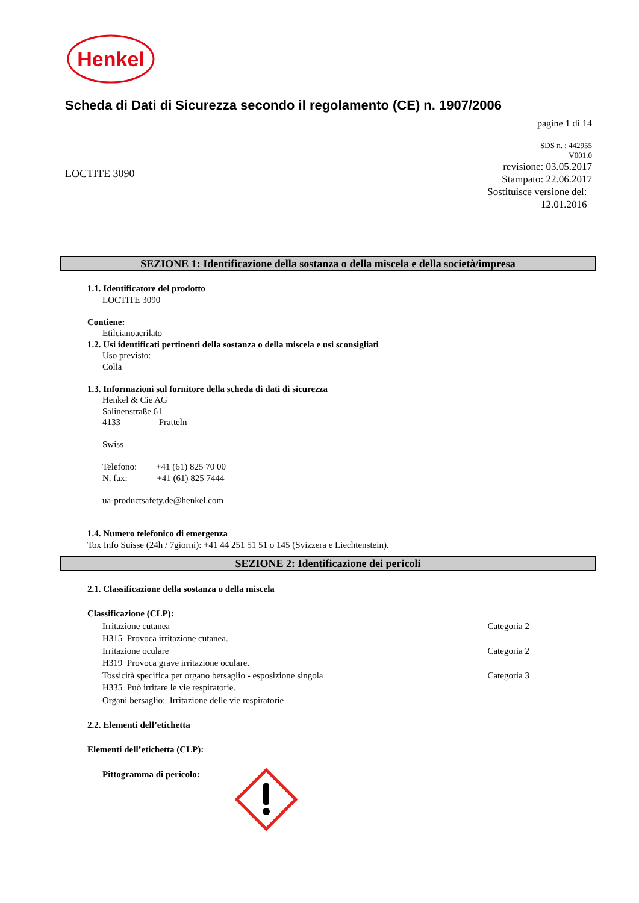Henkel
Scheda di Dati di Sicurezza secondo il regolamento (CE) n. 1907/2006
pagine 1 di 14
SDS n. : 442955
V001.0
revisione: 03.05.2017
Stampato: 22.06.2017
Sostituisce versione del:
12.01.2016
LOCTITE 3090
SEZIONE 1: Identificazione della sostanza o della miscela e della società/impresa
1.1. Identificatore del prodotto
LOCTITE 3090
Contiene:
Etilcianoacrilato
1.2. Usi identificati pertinenti della sostanza o della miscela e usi sconsigliati
Uso previsto:
Colla
1.3. Informazioni sul fornitore della scheda di dati di sicurezza
Henkel & Cie AG
Salinenstraße 61
4133 Pratteln
Swiss
Telefono: +41 (61) 825 70 00
N. fax: +41 (61) 825 7444
ua-productsafety.de@henkel.com
1.4. Numero telefonico di emergenza
Tox Info Suisse (24h / 7giorni): +41 44 251 51 51 o 145 (Svizzera e Liechtenstein).
SEZIONE 2: Identificazione dei pericoli
2.1. Classificazione della sostanza o della miscela
Classificazione (CLP):
Irritazione cutanea Categoria 2
H315 Provoca irritazione cutanea.
Irritazione oculare Categoria 2
H319 Provoca grave irritazione oculare.
Tossicità specifica per organo bersaglio - esposizione singola Categoria 3
H335 Può irritare le vie respiratorie.
Organi bersaglio: Irritazione delle vie respiratorie
2.2. Elementi dell’etichetta
Elementi dell’etichetta (CLP):
Pittogramma di pericolo: